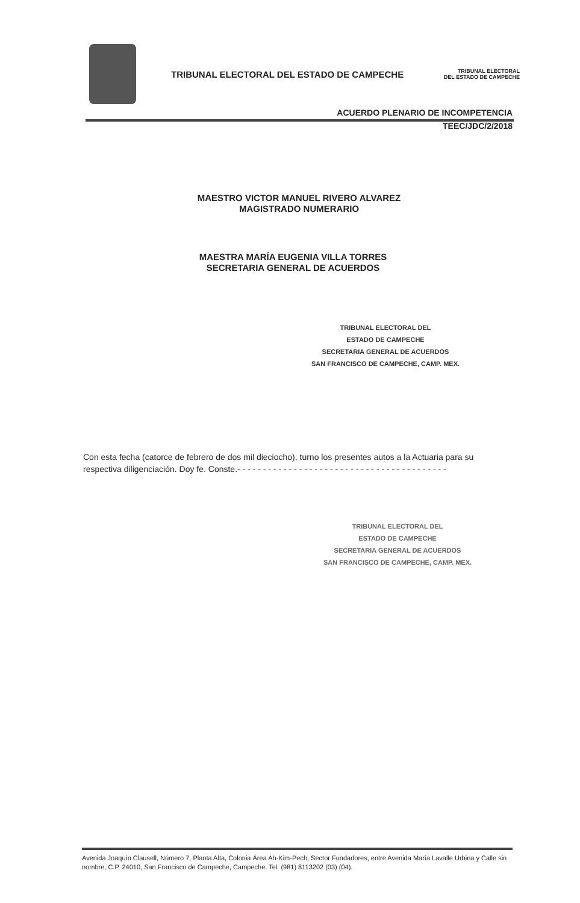TRIBUNAL ELECTORAL DEL ESTADO DE CAMPECHE
TRIBUNAL ELECTORAL
DEL ESTADO DE CAMPECHE
ACUERDO PLENARIO DE INCOMPETENCIA
TEEC/JDC/2/2018
MAESTRO VICTOR MANUEL RIVERO ALVAREZ
MAGISTRADO NUMERARIO
MAESTRA MARÍA EUGENIA VILLA TORRES
SECRETARIA GENERAL DE ACUERDOS
TRIBUNAL ELECTORAL DEL
ESTADO DE CAMPECHE
SECRETARIA GENERAL DE ACUERDOS
SAN FRANCISCO DE CAMPECHE, CAMP. MEX.
Con esta fecha (catorce de febrero de dos mil dieciocho), turno los presentes autos a la Actuaria para su respectiva diligenciación. Doy fe. Conste.- - - - - - - - - - - - - - - - - - - - - - - - - - - - - - - - - - - - - - - - -
TRIBUNAL ELECTORAL DEL
ESTADO DE CAMPECHE
SECRETARIA GENERAL DE ACUERDOS
SAN FRANCISCO DE CAMPECHE, CAMP. MEX.
Avenida Joaquín Clausell, Número 7, Planta Alta, Colonia Área Ah-Kim-Pech, Sector Fundadores, entre Avenida María Lavalle Urbina y Calle sin nombre, C.P. 24010, San Francisco de Campeche, Campeche. Tel. (981) 8113202 (03) (04).